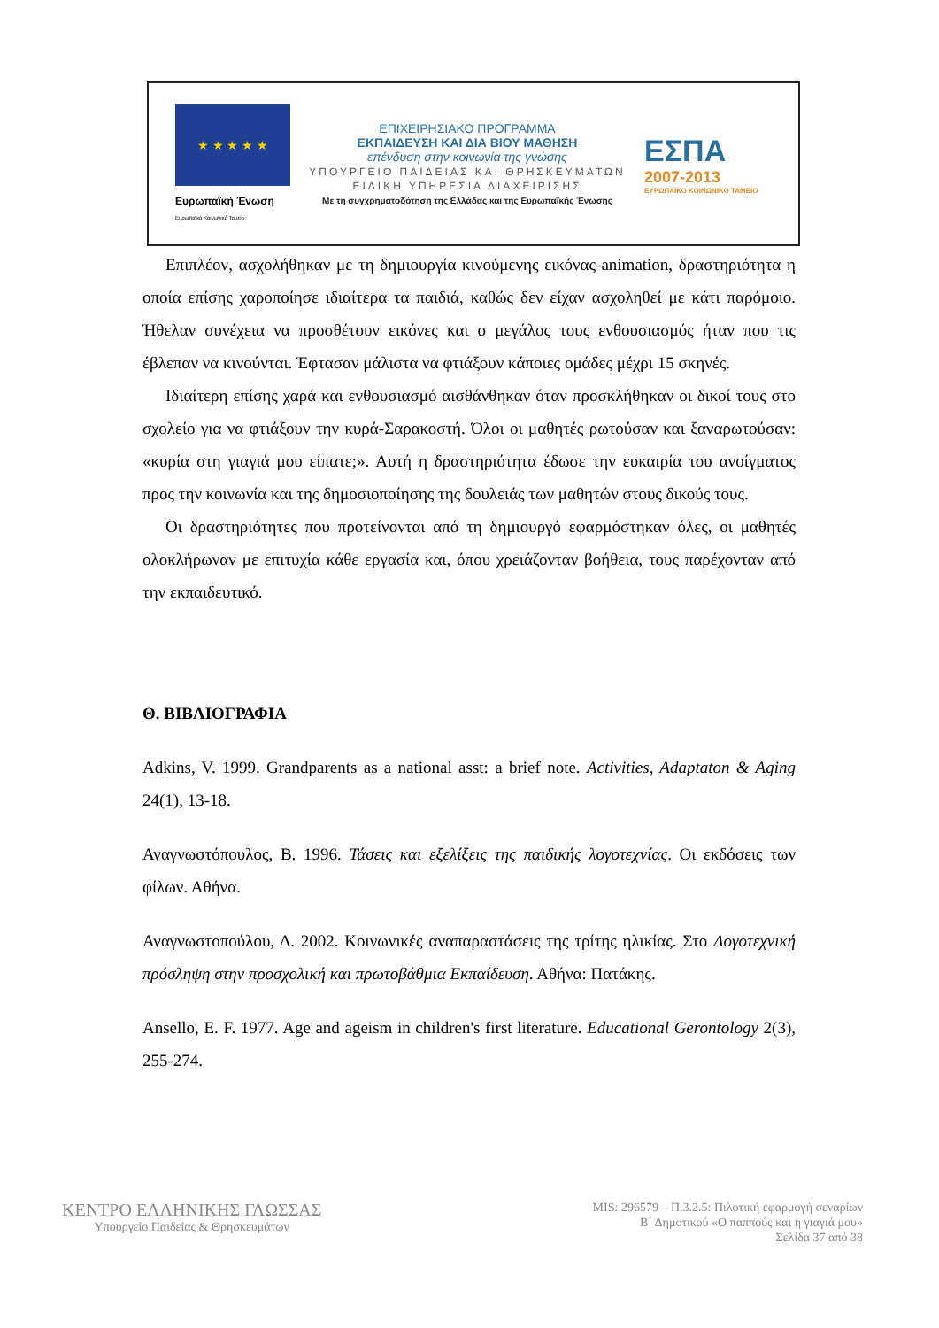★ ★ ★ ★ ★
Ευρωπαϊκή Ένωση
Ευρωπαϊκό Κοινωνικό Ταμείο
ΕΠΙΧΕΙΡΗΣΙΑΚΟ ΠΡΟΓΡΑΜΜΑ
ΕΚΠΑΙΔΕΥΣΗ ΚΑΙ ΔΙΑ ΒΙΟΥ ΜΑΘΗΣΗ
επένδυση στην κοινωνία της γνώσης
ΥΠΟΥΡΓΕΙΟ ΠΑΙΔΕΙΑΣ ΚΑΙ ΘΡΗΣΚΕΥΜΑΤΩΝ
ΕΙΔΙΚΗ ΥΠΗΡΕΣΙΑ ΔΙΑΧΕΙΡΙΣΗΣ
Με τη συγχρηματοδότηση της Ελλάδας και της Ευρωπαϊκής Ένωσης
ΕΣΠΑ
2007-2013
ΕΥΡΩΠΑΪΚΟ ΚΟΙΝΩΝΙΚΟ ΤΑΜΕΙΟ
Επιπλέον, ασχολήθηκαν με τη δημιουργία κινούμενης εικόνας-animation, δραστηριότητα η οποία επίσης χαροποίησε ιδιαίτερα τα παιδιά, καθώς δεν είχαν ασχοληθεί με κάτι παρόμοιο. Ήθελαν συνέχεια να προσθέτουν εικόνες και ο μεγάλος τους ενθουσιασμός ήταν που τις έβλεπαν να κινούνται. Έφτασαν μάλιστα να φτιάξουν κάποιες ομάδες μέχρι 15 σκηνές.
Ιδιαίτερη επίσης χαρά και ενθουσιασμό αισθάνθηκαν όταν προσκλήθηκαν οι δικοί τους στο σχολείο για να φτιάξουν την κυρά-Σαρακοστή. Όλοι οι μαθητές ρωτούσαν και ξαναρωτούσαν: «κυρία στη γιαγιά μου είπατε;». Αυτή η δραστηριότητα έδωσε την ευκαιρία του ανοίγματος προς την κοινωνία και της δημοσιοποίησης της δουλειάς των μαθητών στους δικούς τους.
Οι δραστηριότητες που προτείνονται από τη δημιουργό εφαρμόστηκαν όλες, οι μαθητές ολοκλήρωναν με επιτυχία κάθε εργασία και, όπου χρειάζονταν βοήθεια, τους παρέχονταν από την εκπαιδευτικό.
Θ. ΒΙΒΛΙΟΓΡΑΦΙΑ
Adkins, V. 1999. Grandparents as a national asst: a brief note. Activities, Adaptaton & Aging 24(1), 13-18.
Αναγνωστόπουλος, Β. 1996. Τάσεις και εξελίξεις της παιδικής λογοτεχνίας. Οι εκδόσεις των φίλων. Αθήνα.
Αναγνωστοπούλου, Δ. 2002. Κοινωνικές αναπαραστάσεις της τρίτης ηλικίας. Στο Λογοτεχνική πρόσληψη στην προσχολική και πρωτοβάθμια Εκπαίδευση. Αθήνα: Πατάκης.
Ansello, E. F. 1977. Age and ageism in children's first literature. Educational Gerontology 2(3), 255-274.
ΚΕΝΤΡΟ ΕΛΛΗΝΙΚΗΣ ΓΛΩΣΣΑΣ
Υπουργείο Παιδείας & Θρησκευμάτων
MIS: 296579 – Π.3.2.5: Πιλοτική εφαρμογή σεναρίων
Β΄ Δημοτικού «Ο παππούς και η γιαγιά μου»
Σελίδα 37 από 38